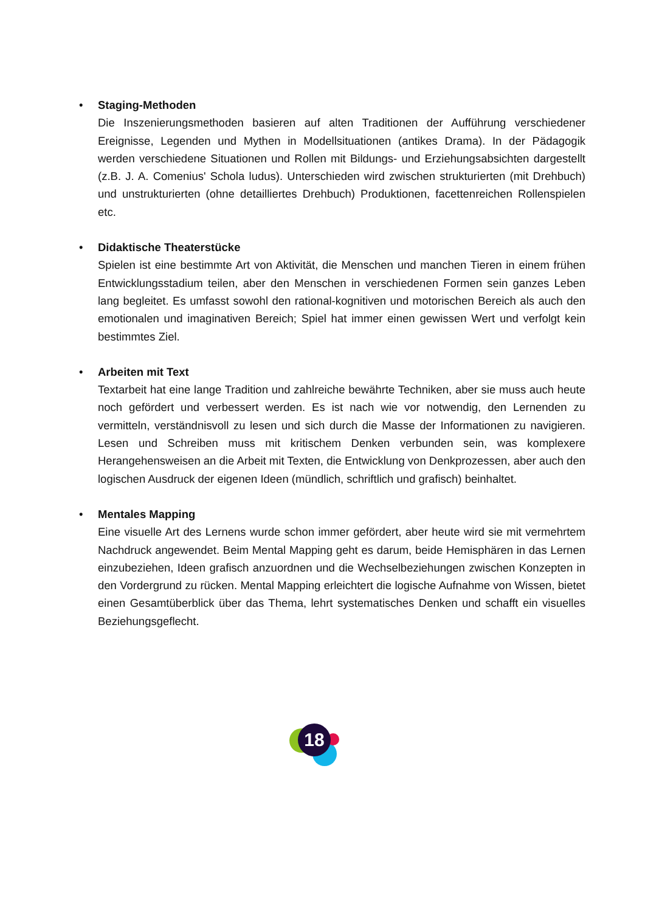•
Staging-Methoden
Die Inszenierungsmethoden basieren auf alten Traditionen der Aufführung verschiedener Ereignisse, Legenden und Mythen in Modellsituationen (antikes Drama). In der Pädagogik werden verschiedene Situationen und Rollen mit Bildungs- und Erziehungsabsichten dargestellt (z.B. J. A. Comenius' Schola ludus). Unterschieden wird zwischen strukturierten (mit Drehbuch) und unstrukturierten (ohne detailliertes Drehbuch) Produktionen, facettenreichen Rollenspielen etc.
•
Didaktische Theaterstücke
Spielen ist eine bestimmte Art von Aktivität, die Menschen und manchen Tieren in einem frühen Entwicklungsstadium teilen, aber den Menschen in verschiedenen Formen sein ganzes Leben lang begleitet. Es umfasst sowohl den rational-kognitiven und motorischen Bereich als auch den emotionalen und imaginativen Bereich; Spiel hat immer einen gewissen Wert und verfolgt kein bestimmtes Ziel.
•
Arbeiten mit Text
Textarbeit hat eine lange Tradition und zahlreiche bewährte Techniken, aber sie muss auch heute noch gefördert und verbessert werden. Es ist nach wie vor notwendig, den Lernenden zu vermitteln, verständnisvoll zu lesen und sich durch die Masse der Informationen zu navigieren. Lesen und Schreiben muss mit kritischem Denken verbunden sein, was komplexere Herangehensweisen an die Arbeit mit Texten, die Entwicklung von Denkprozessen, aber auch den logischen Ausdruck der eigenen Ideen (mündlich, schriftlich und grafisch) beinhaltet.
•
Mentales Mapping
Eine visuelle Art des Lernens wurde schon immer gefördert, aber heute wird sie mit vermehrtem Nachdruck angewendet. Beim Mental Mapping geht es darum, beide Hemisphären in das Lernen einzubeziehen, Ideen grafisch anzuordnen und die Wechselbeziehungen zwischen Konzepten in den Vordergrund zu rücken. Mental Mapping erleichtert die logische Aufnahme von Wissen, bietet einen Gesamtüberblick über das Thema, lehrt systematisches Denken und schafft ein visuelles Beziehungsgeflecht.
18